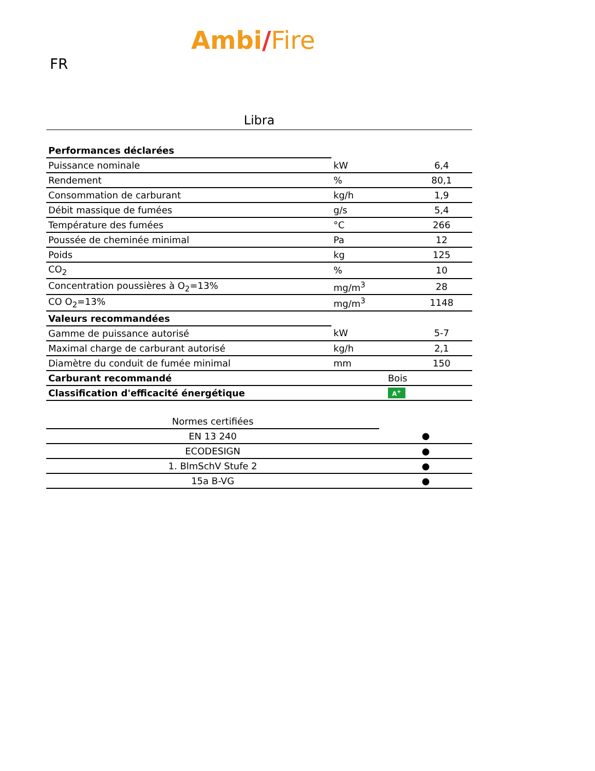FR
Ambi/Fire
Libra
| Performances déclarées | | |
| Puissance nominale | kW | 6,4 |
| Rendement | % | 80,1 |
| Consommation de carburant | kg/h | 1,9 |
| Débit massique de fumées | g/s | 5,4 |
| Température des fumées | °C | 266 |
| Poussée de cheminée minimal | Pa | 12 |
| Poids | kg | 125 |
| CO<sub>2</sub> | % | 10 |
| Concentration poussières à O<sub>2</sub>=13% | mg/m<sup>3</sup> | 28 |
| CO O<sub>2</sub>=13% | mg/m<sup>3</sup> | 1148 |
| Valeurs recommandées | | |
| Gamme de puissance autorisé | kW | 5-7 |
| Maximal charge de carburant autorisé | kg/h | 2,1 |
| Diamètre du conduit de fumée minimal | mm | 150 |
| Carburant recommandé | Bois | |
| Classification d'efficacité énergétique | A<sup>+</sup> | |
| Normes certifiées | |
| EN 13 240 | ● |
| ECODESIGN | ● |
| 1. BlmSchV Stufe 2 | ● |
| 15a B-VG | ● |